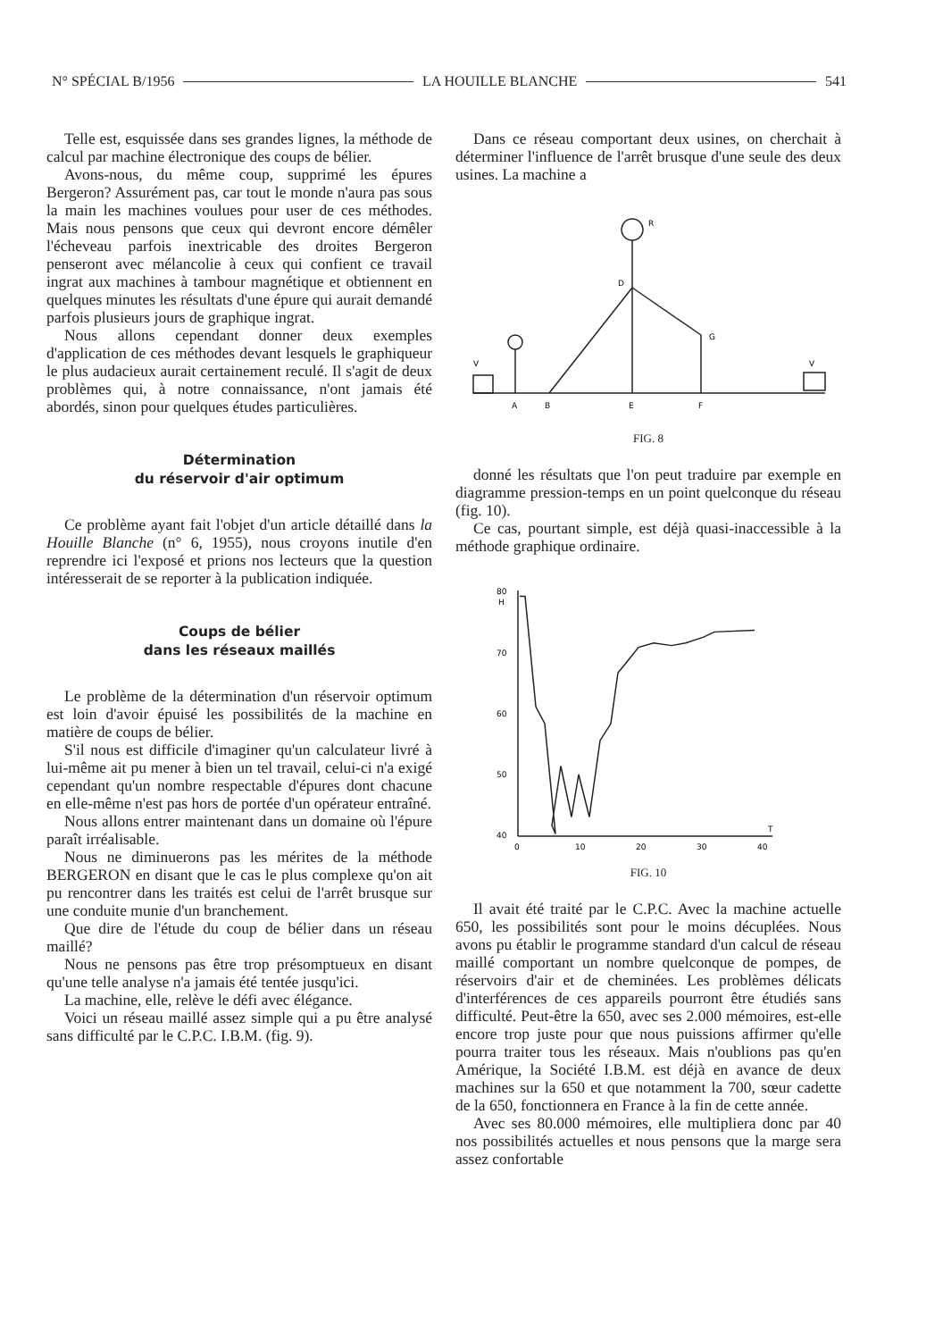N° SPÉCIAL B/1956 LA HOUILLE BLANCHE 541
Telle est, esquissée dans ses grandes lignes, la méthode de calcul par machine électronique des coups de bélier.
Avons-nous, du même coup, supprimé les épures Bergeron? Assurément pas, car tout le monde n'aura pas sous la main les machines voulues pour user de ces méthodes. Mais nous pensons que ceux qui devront encore démêler l'écheveau parfois inextricable des droites Bergeron penseront avec mélancolie à ceux qui confient ce travail ingrat aux machines à tambour magnétique et obtiennent en quelques minutes les résultats d'une épure qui aurait demandé parfois plusieurs jours de graphique ingrat.
Nous allons cependant donner deux exemples d'application de ces méthodes devant lesquels le graphiqueur le plus audacieux aurait certainement reculé. Il s'agit de deux problèmes qui, à notre connaissance, n'ont jamais été abordés, sinon pour quelques études particulières.
Détermination
du réservoir d'air optimum
Ce problème ayant fait l'objet d'un article détaillé dans la Houille Blanche (n° 6, 1955), nous croyons inutile d'en reprendre ici l'exposé et prions nos lecteurs que la question intéresserait de se reporter à la publication indiquée.
Coups de bélier
dans les réseaux maillés
Le problème de la détermination d'un réservoir optimum est loin d'avoir épuisé les possibilités de la machine en matière de coups de bélier.
S'il nous est difficile d'imaginer qu'un calculateur livré à lui-même ait pu mener à bien un tel travail, celui-ci n'a exigé cependant qu'un nombre respectable d'épures dont chacune en elle-même n'est pas hors de portée d'un opérateur entraîné.
Nous allons entrer maintenant dans un domaine où l'épure paraît irréalisable.
Nous ne diminuerons pas les mérites de la méthode BERGERON en disant que le cas le plus complexe qu'on ait pu rencontrer dans les traités est celui de l'arrêt brusque sur une conduite munie d'un branchement.
Que dire de l'étude du coup de bélier dans un réseau maillé?
Nous ne pensons pas être trop présomptueux en disant qu'une telle analyse n'a jamais été tentée jusqu'ici.
La machine, elle, relève le défi avec élégance.
Voici un réseau maillé assez simple qui a pu être analysé sans difficulté par le C.P.C. I.B.M. (fig. 9).
Dans ce réseau comportant deux usines, on cherchait à déterminer l'influence de l'arrêt brusque d'une seule des deux usines. La machine a
R
D
G
V
V
A
B
E
F
FIG. 8
donné les résultats que l'on peut traduire par exemple en diagramme pression-temps en un point quelconque du réseau (fig. 10).
Ce cas, pourtant simple, est déjà quasi-inaccessible à la méthode graphique ordinaire.
80
H
70
60
50
40
0
10
20
30
40
T
FIG. 10
Il avait été traité par le C.P.C. Avec la machine actuelle 650, les possibilités sont pour le moins décuplées. Nous avons pu établir le programme standard d'un calcul de réseau maillé comportant un nombre quelconque de pompes, de réservoirs d'air et de cheminées. Les problèmes délicats d'interférences de ces appareils pourront être étudiés sans difficulté. Peut-être la 650, avec ses 2.000 mémoires, est-elle encore trop juste pour que nous puissions affirmer qu'elle pourra traiter tous les réseaux. Mais n'oublions pas qu'en Amérique, la Société I.B.M. est déjà en avance de deux machines sur la 650 et que notamment la 700, sœur cadette de la 650, fonctionnera en France à la fin de cette année.
Avec ses 80.000 mémoires, elle multipliera donc par 40 nos possibilités actuelles et nous pensons que la marge sera assez confortable